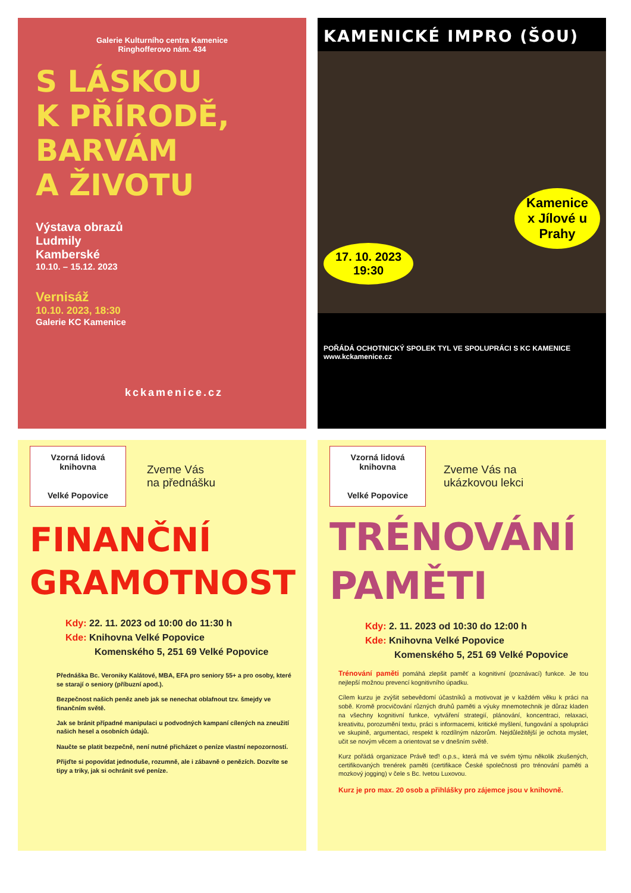Galerie Kulturního centra Kamenice
Ringhofferovo nám. 434
S LÁSKOU
K PŘÍRODĚ,
BARVÁM
A ŽIVOTU
Výstava obrazů
Ludmily
Kamberské
10.10. – 15.12. 2023
Vernisáž
10.10. 2023, 18:30
Galerie KC Kamenice
kckamenice.cz
KAMENICKÉ IMPRO (ŠOU)
17. 10. 2023
19:30
Kamenice
x Jílové u
Prahy
POŘÁDÁ OCHOTNICKÝ SPOLEK TYL VE SPOLUPRÁCI S KC KAMENICE
www.kckamenice.cz
Vzorná lidová knihovna
Velké Popovice
Zveme Vás
na přednášku
FINANČNÍ
GRAMOTNOST
Kdy: 22. 11. 2023 od 10:00 do 11:30 h
Kde: Knihovna Velké Popovice
Komenského 5, 251 69 Velké Popovice
Přednáška Bc. Veroniky Kalátové, MBA, EFA pro seniory 55+ a pro osoby, které se starají o seniory (příbuzní apod.).
Bezpečnost našich peněz aneb jak se nenechat oblafnout tzv. šmejdy ve finančním světě.
Jak se bránit případné manipulaci u podvodných kampaní cílených na zneužití našich hesel a osobních údajů.
Naučte se platit bezpečně, není nutné přicházet o peníze vlastní nepozorností.
Přijďte si popovídat jednoduše, rozumně, ale i zábavně o penězích. Dozvíte se tipy a triky, jak si ochránit své peníze.
Vzorná lidová knihovna
Velké Popovice
Zveme Vás na
ukázkovou lekci
TRÉNOVÁNÍ
PAMĚTI
Kdy: 2. 11. 2023 od 10:30 do 12:00 h
Kde: Knihovna Velké Popovice
Komenského 5, 251 69 Velké Popovice
Trénování paměti pomáhá zlepšit paměť a kognitivní (poznávací) funkce. Je tou nejlepší možnou prevencí kognitivního úpadku.
Cílem kurzu je zvýšit sebevědomí účastníků a motivovat je v každém věku k práci na sobě. Kromě procvičování různých druhů paměti a výuky mnemotechnik je důraz kladen na všechny kognitivní funkce, vytváření strategií, plánování, koncentraci, relaxaci, kreativitu, porozumění textu, práci s informacemi, kritické myšlení, fungování a spolupráci ve skupině, argumentaci, respekt k rozdílným názorům. Nejdůležitější je ochota myslet, učit se novým věcem a orientovat se v dnešním světě.
Kurz pořádá organizace Právě teď! o.p.s., která má ve svém týmu několik zkušených, certifikovaných trenérek paměti (certifikace České společnosti pro trénování paměti a mozkový jogging) v čele s Bc. Ivetou Luxovou.
Kurz je pro max. 20 osob a přihlášky pro zájemce jsou v knihovně.